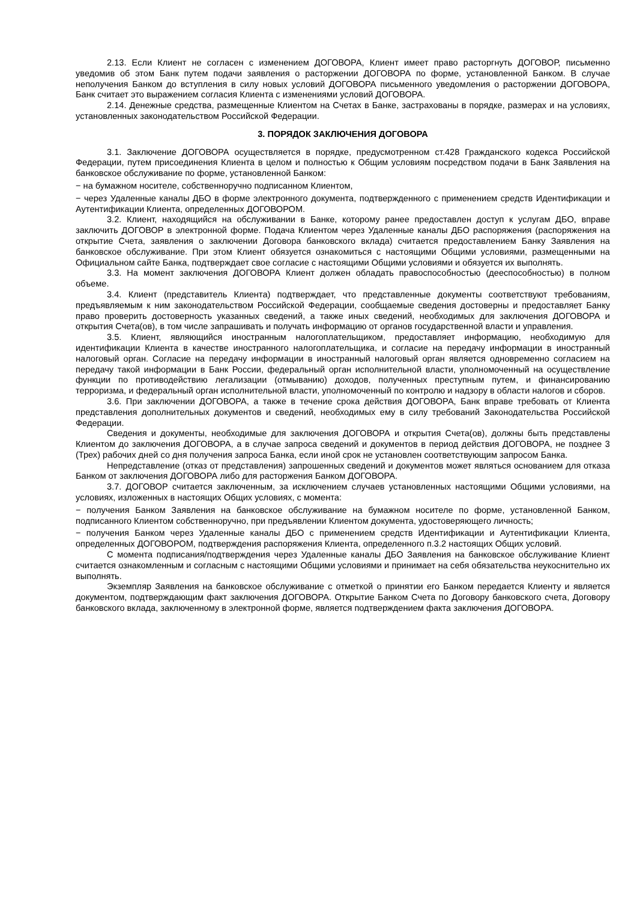2.13. Если Клиент не согласен с изменением ДОГОВОРА, Клиент имеет право расторгнуть ДОГОВОР, письменно уведомив об этом Банк путем подачи заявления о расторжении ДОГОВОРА по форме, установленной Банком. В случае неполучения Банком до вступления в силу новых условий ДОГОВОРА письменного уведомления о расторжении ДОГОВОРА, Банк считает это выражением согласия Клиента с изменениями условий ДОГОВОРА.
2.14. Денежные средства, размещенные Клиентом на Счетах в Банке, застрахованы в порядке, размерах и на условиях, установленных законодательством Российской Федерации.
3. ПОРЯДОК ЗАКЛЮЧЕНИЯ ДОГОВОРА
3.1. Заключение ДОГОВОРА осуществляется в порядке, предусмотренном ст.428 Гражданского кодекса Российской Федерации, путем присоединения Клиента в целом и полностью к Общим условиям посредством подачи в Банк Заявления на банковское обслуживание по форме, установленной Банком:
− на бумажном носителе, собственноручно подписанном Клиентом,
− через Удаленные каналы ДБО в форме электронного документа, подтвержденного с применением средств Идентификации и Аутентификации Клиента, определенных ДОГОВОРОМ.
3.2. Клиент, находящийся на обслуживании в Банке, которому ранее предоставлен доступ к услугам ДБО, вправе заключить ДОГОВОР в электронной форме. Подача Клиентом через Удаленные каналы ДБО распоряжения (распоряжения на открытие Счета, заявления о заключении Договора банковского вклада) считается предоставлением Банку Заявления на банковское обслуживание. При этом Клиент обязуется ознакомиться с настоящими Общими условиями, размещенными на Официальном сайте Банка, подтверждает свое согласие с настоящими Общими условиями и обязуется их выполнять.
3.3. На момент заключения ДОГОВОРА Клиент должен обладать правоспособностью (дееспособностью) в полном объеме.
3.4. Клиент (представитель Клиента) подтверждает, что представленные документы соответствуют требованиям, предъявляемым к ним законодательством Российской Федерации, сообщаемые сведения достоверны и предоставляет Банку право проверить достоверность указанных сведений, а также иных сведений, необходимых для заключения ДОГОВОРА и открытия Счета(ов), в том числе запрашивать и получать информацию от органов государственной власти и управления.
3.5. Клиент, являющийся иностранным налогоплательщиком, предоставляет информацию, необходимую для идентификации Клиента в качестве иностранного налогоплательщика, и согласие на передачу информации в иностранный налоговый орган. Согласие на передачу информации в иностранный налоговый орган является одновременно согласием на передачу такой информации в Банк России, федеральный орган исполнительной власти, уполномоченный на осуществление функции по противодействию легализации (отмыванию) доходов, полученных преступным путем, и финансированию терроризма, и федеральный орган исполнительной власти, уполномоченный по контролю и надзору в области налогов и сборов.
3.6. При заключении ДОГОВОРА, а также в течение срока действия ДОГОВОРА, Банк вправе требовать от Клиента представления дополнительных документов и сведений, необходимых ему в силу требований Законодательства Российской Федерации.
Сведения и документы, необходимые для заключения ДОГОВОРА и открытия Счета(ов), должны быть представлены Клиентом до заключения ДОГОВОРА, а в случае запроса сведений и документов в период действия ДОГОВОРА, не позднее 3 (Трех) рабочих дней со дня получения запроса Банка, если иной срок не установлен соответствующим запросом Банка.
Непредставление (отказ от представления) запрошенных сведений и документов может являться основанием для отказа Банком от заключения ДОГОВОРА либо для расторжения Банком ДОГОВОРА.
3.7. ДОГОВОР считается заключенным, за исключением случаев установленных настоящими Общими условиями, на условиях, изложенных в настоящих Общих условиях, с момента:
− получения Банком Заявления на банковское обслуживание на бумажном носителе по форме, установленной Банком, подписанного Клиентом собственноручно, при предъявлении Клиентом документа, удостоверяющего личность;
− получения Банком через Удаленные каналы ДБО с применением средств Идентификации и Аутентификации Клиента, определенных ДОГОВОРОМ, подтверждения распоряжения Клиента, определенного п.3.2 настоящих Общих условий.
С момента подписания/подтверждения через Удаленные каналы ДБО Заявления на банковское обслуживание Клиент считается ознакомленным и согласным с настоящими Общими условиями и принимает на себя обязательства неукоснительно их выполнять.
Экземпляр Заявления на банковское обслуживание с отметкой о принятии его Банком передается Клиенту и является документом, подтверждающим факт заключения ДОГОВОРА. Открытие Банком Счета по Договору банковского счета, Договору банковского вклада, заключенному в электронной форме, является подтверждением факта заключения ДОГОВОРА.